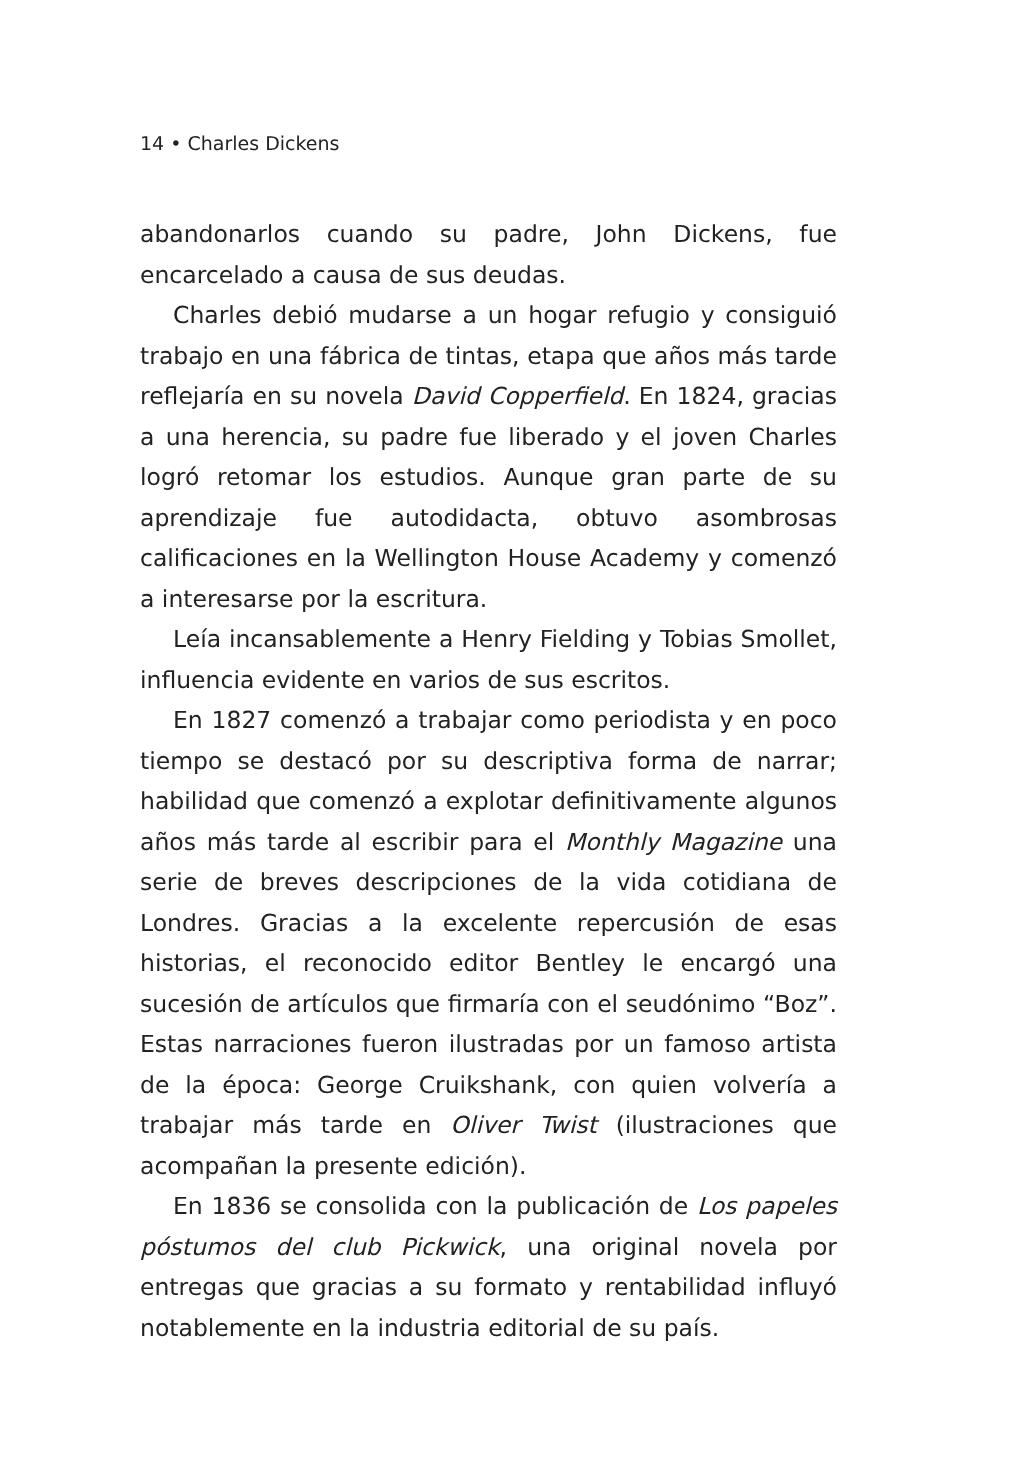14 • Charles Dickens
abandonarlos cuando su padre, John Dickens, fue encarcelado a causa de sus deudas.
Charles debió mudarse a un hogar refugio y consiguió trabajo en una fábrica de tintas, etapa que años más tarde reflejaría en su novela David Copperfield. En 1824, gracias a una herencia, su padre fue liberado y el joven Charles logró retomar los estudios. Aunque gran parte de su aprendizaje fue autodidacta, obtuvo asombrosas calificaciones en la Wellington House Academy y comenzó a interesarse por la escritura.
Leía incansablemente a Henry Fielding y Tobias Smollet, influencia evidente en varios de sus escritos.
En 1827 comenzó a trabajar como periodista y en poco tiempo se destacó por su descriptiva forma de narrar; habilidad que comenzó a explotar definitivamente algunos años más tarde al escribir para el Monthly Magazine una serie de breves descripciones de la vida cotidiana de Londres. Gracias a la excelente repercusión de esas historias, el reconocido editor Bentley le encargó una sucesión de artículos que firmaría con el seudónimo “Boz”. Estas narraciones fueron ilustradas por un famoso artista de la época: George Cruikshank, con quien volvería a trabajar más tarde en Oliver Twist (ilustraciones que acompañan la presente edición).
En 1836 se consolida con la publicación de Los papeles póstumos del club Pickwick, una original novela por entregas que gracias a su formato y rentabilidad influyó notablemente en la industria editorial de su país.